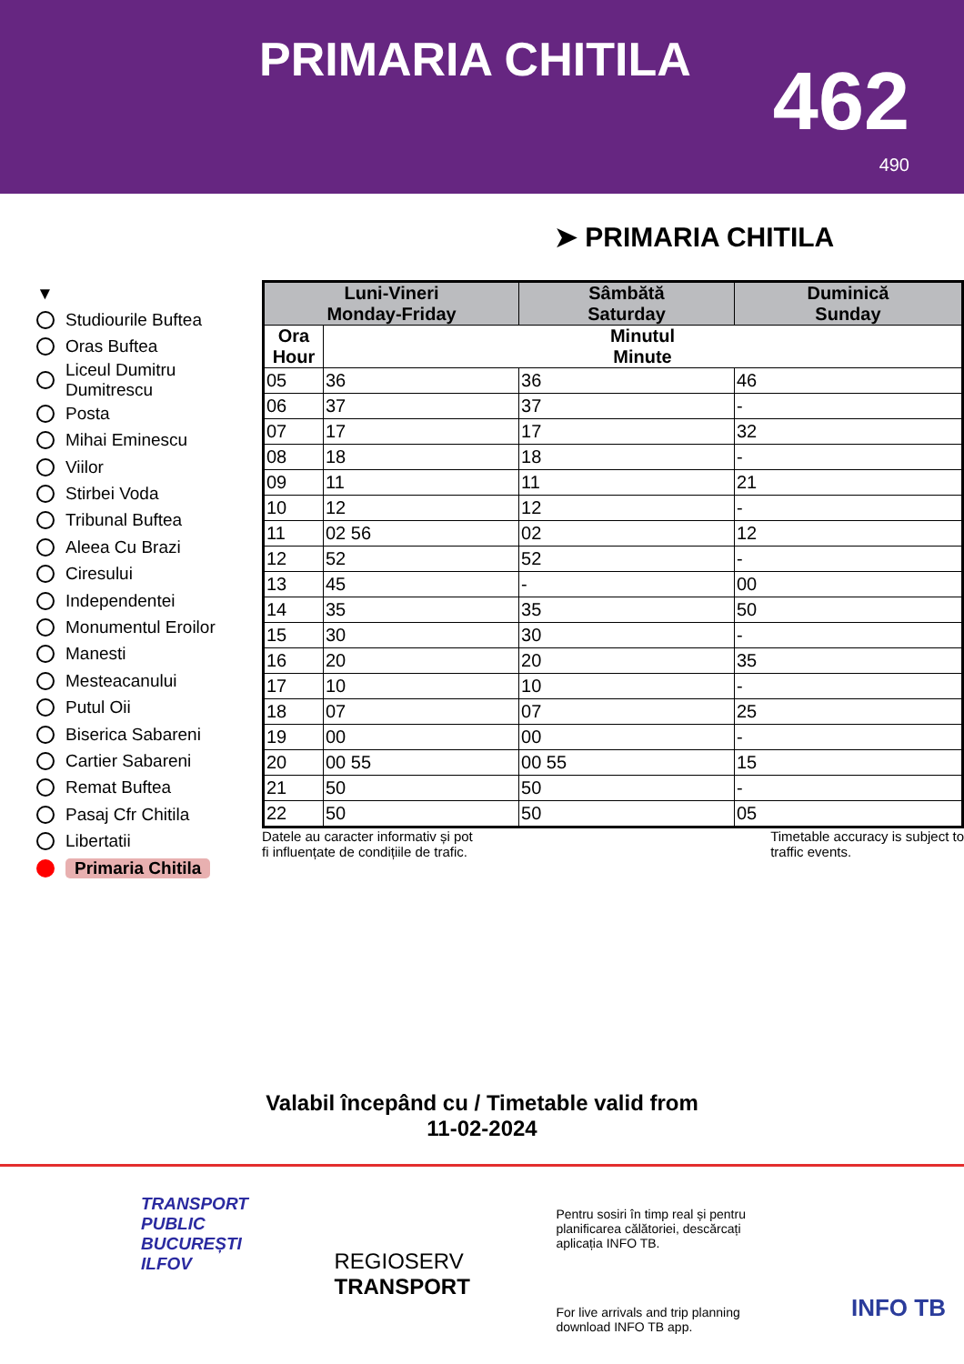PRIMARIA CHITILA 462
490
➤ PRIMARIA CHITILA
▼
Studiourile Buftea
Oras Buftea
Liceul Dumitru Dumitrescu
Posta
Mihai Eminescu
Viilor
Stirbei Voda
Tribunal Buftea
Aleea Cu Brazi
Ciresului
Independentei
Monumentul Eroilor
Manesti
Mesteacanului
Putul Oii
Biserica Sabareni
Cartier Sabareni
Remat Buftea
Pasaj Cfr Chitila
Libertatii
Primaria Chitila
| Luni-Vineri Monday-Friday | | Sâmbătă Saturday | Duminică Sunday |
| --- | --- | --- | --- |
| Ora Hour | Minutul Minute | | |
| 05 | 36 | 36 | 46 |
| 06 | 37 | 37 | - |
| 07 | 17 | 17 | 32 |
| 08 | 18 | 18 | - |
| 09 | 11 | 11 | 21 |
| 10 | 12 | 12 | - |
| 11 | 02 56 | 02 | 12 |
| 12 | 52 | 52 | - |
| 13 | 45 | - | 00 |
| 14 | 35 | 35 | 50 |
| 15 | 30 | 30 | - |
| 16 | 20 | 20 | 35 |
| 17 | 10 | 10 | - |
| 18 | 07 | 07 | 25 |
| 19 | 00 | 00 | - |
| 20 | 00 55 | 00 55 | 15 |
| 21 | 50 | 50 | - |
| 22 | 50 | 50 | 05 |
Datele au caracter informativ și pot
fi influențate de condițiile de trafic.
Timetable accuracy is subject to
traffic events.
Valabil începând cu / Timetable valid from
11-02-2024
TRANSPORT
PUBLIC
BUCUREȘTI
ILFOV
REGIOSERV
TRANSPORT
Pentru sosiri în timp real și pentru planificarea călătoriei, descărcați aplicația INFO TB.
For live arrivals and trip planning download INFO TB app.
INFO TB